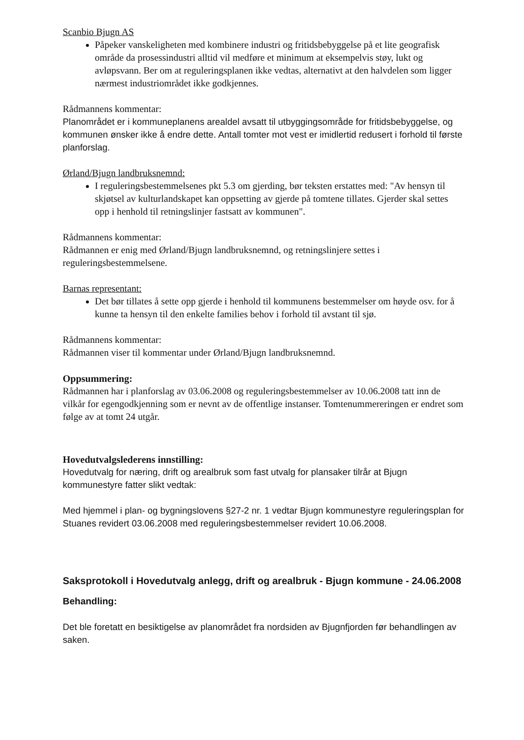Scanbio Bjugn AS
Påpeker vanskeligheten med kombinere industri og fritidsbebyggelse på et lite geografisk område da prosessindustri alltid vil medføre et minimum at eksempelvis støy, lukt og avløpsvann. Ber om at reguleringsplanen ikke vedtas, alternativt at den halvdelen som ligger nærmest industriområdet ikke godkjennes.
Rådmannens kommentar:
Planområdet er i kommuneplanens arealdel avsatt til utbyggingsområde for fritidsbebyggelse, og kommunen ønsker ikke å endre dette. Antall tomter mot vest er imidlertid redusert i forhold til første planforslag.
Ørland/Bjugn landbruksnemnd:
I reguleringsbestemmelsenes pkt 5.3 om gjerding, bør teksten erstattes med: "Av hensyn til skjøtsel av kulturlandskapet kan oppsetting av gjerde på tomtene tillates. Gjerder skal settes opp i henhold til retningslinjer fastsatt av kommunen".
Rådmannens kommentar:
Rådmannen er enig med Ørland/Bjugn landbruksnemnd, og retningslinjere settes i reguleringsbestemmelsene.
Barnas representant:
Det bør tillates å sette opp gjerde i henhold til kommunens bestemmelser om høyde osv. for å kunne ta hensyn til den enkelte families behov i forhold til avstant til sjø.
Rådmannens kommentar:
Rådmannen viser til kommentar under Ørland/Bjugn landbruksnemnd.
Oppsummering:
Rådmannen har i planforslag av 03.06.2008 og reguleringsbestemmelser av 10.06.2008 tatt inn de vilkår for egengodkjenning som er nevnt av de offentlige instanser. Tomtenummereringen er endret som følge av at tomt 24 utgår.
Hovedutvalgslederens innstilling:
Hovedutvalg for næring, drift og arealbruk som fast utvalg for plansaker tilrår at Bjugn kommunestyre fatter slikt vedtak:
Med hjemmel i plan- og bygningslovens §27-2 nr. 1 vedtar Bjugn kommunestyre reguleringsplan for Stuanes revidert 03.06.2008 med reguleringsbestemmelser revidert 10.06.2008.
Saksprotokoll i Hovedutvalg anlegg, drift og arealbruk - Bjugn kommune - 24.06.2008
Behandling:
Det ble foretatt en besiktigelse av planområdet fra nordsiden av Bjugnfjorden før behandlingen av saken.